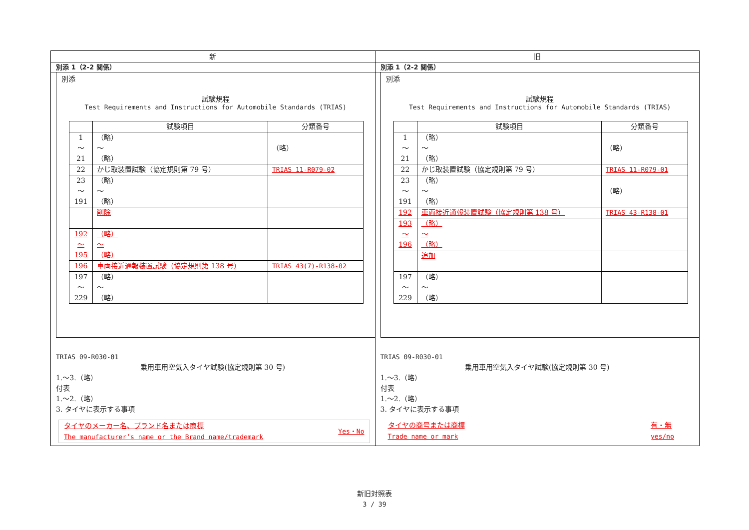新 旧
別添 1（2-2 関係）
別添
試験規程
Test Requirements and Instructions for Automobile Standards (TRIAS)
| | 試験項目 | 分類番号 |
| 1 ～ 21 | （略） ～ （略） | （略） |
| 22 | かじ取装置試験（協定規則第 79 号） | TRIAS 11-R079-02 |
| 23 ～ 191 | （略） ～ （略） | |
| | 削除 | |
| 192 ～ 195 | （略） ～ （略） | |
| 196 | 車両接近通報装置試験（協定規則第 138 号） | TRIAS 43(7)-R138-02 |
| 197 ～ 229 | （略） ～ （略） | |
TRIAS 09-R030-01
乗用車用空気入タイヤ試験(協定規則第 30 号)
1.～3.（略）
付表
1.～2.（略）
3. タイヤに表示する事項
タイヤのメーカー名、ブランド名または商標
The manufacturer’s name or the Brand name/trademark
Yes・No
別添 1（2-2 関係）
別添
試験規程
Test Requirements and Instructions for Automobile Standards (TRIAS)
| | 試験項目 | 分類番号 |
| 1 ～ 21 | （略） ～ （略） | （略） |
| 22 | かじ取装置試験（協定規則第 79 号） | TRIAS 11-R079-01 |
| 23 ～ 191 | （略） ～ （略） | （略） |
| 192 | 車両接近通報装置試験（協定規則第 138 号） | TRIAS 43-R138-01 |
| 193 ～ 196 | （略） ～ （略） | |
| | 追加 | |
| 197 ～ 229 | （略） ～ （略） | |
TRIAS 09-R030-01
乗用車用空気入タイヤ試験(協定規則第 30 号)
1.～3.（略）
付表
1.～2.（略）
3. タイヤに表示する事項
タイヤの商号または商標
Trade name or mark
有・無
yes/no
新旧対照表
3 / 39